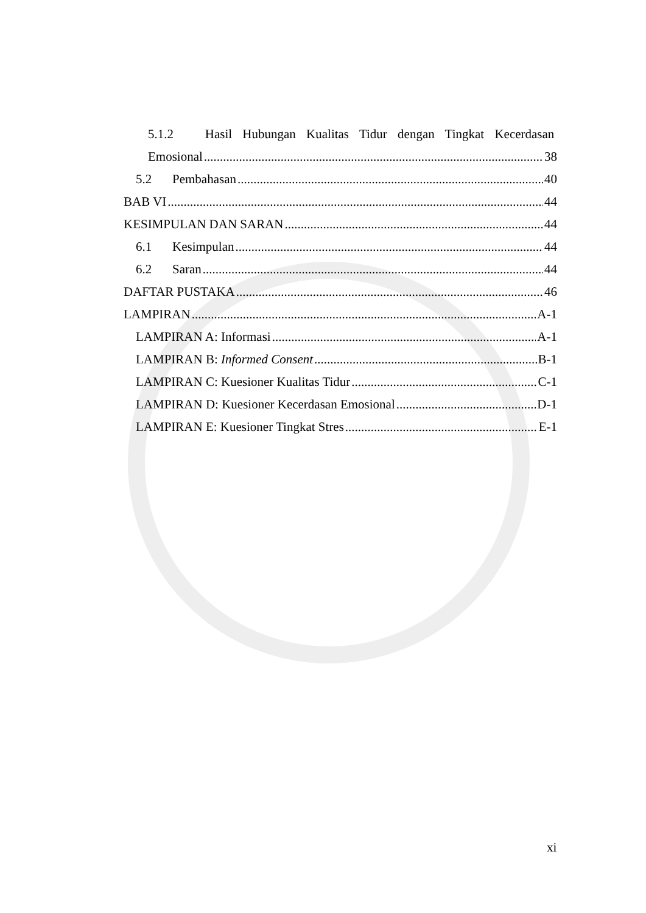5.1.2 Hasil Hubungan Kualitas Tidur dengan Tingkat Kecerdasan
Emosional 38
5.2 Pembahasan 40
BAB VI 44
KESIMPULAN DAN SARAN 44
6.1 Kesimpulan 44
6.2 Saran 44
DAFTAR PUSTAKA 46
LAMPIRAN A-1
LAMPIRAN A: Informasi A-1
LAMPIRAN B: Informed Consent B-1
LAMPIRAN C: Kuesioner Kualitas Tidur C-1
LAMPIRAN D: Kuesioner Kecerdasan Emosional D-1
LAMPIRAN E: Kuesioner Tingkat Stres E-1
xi